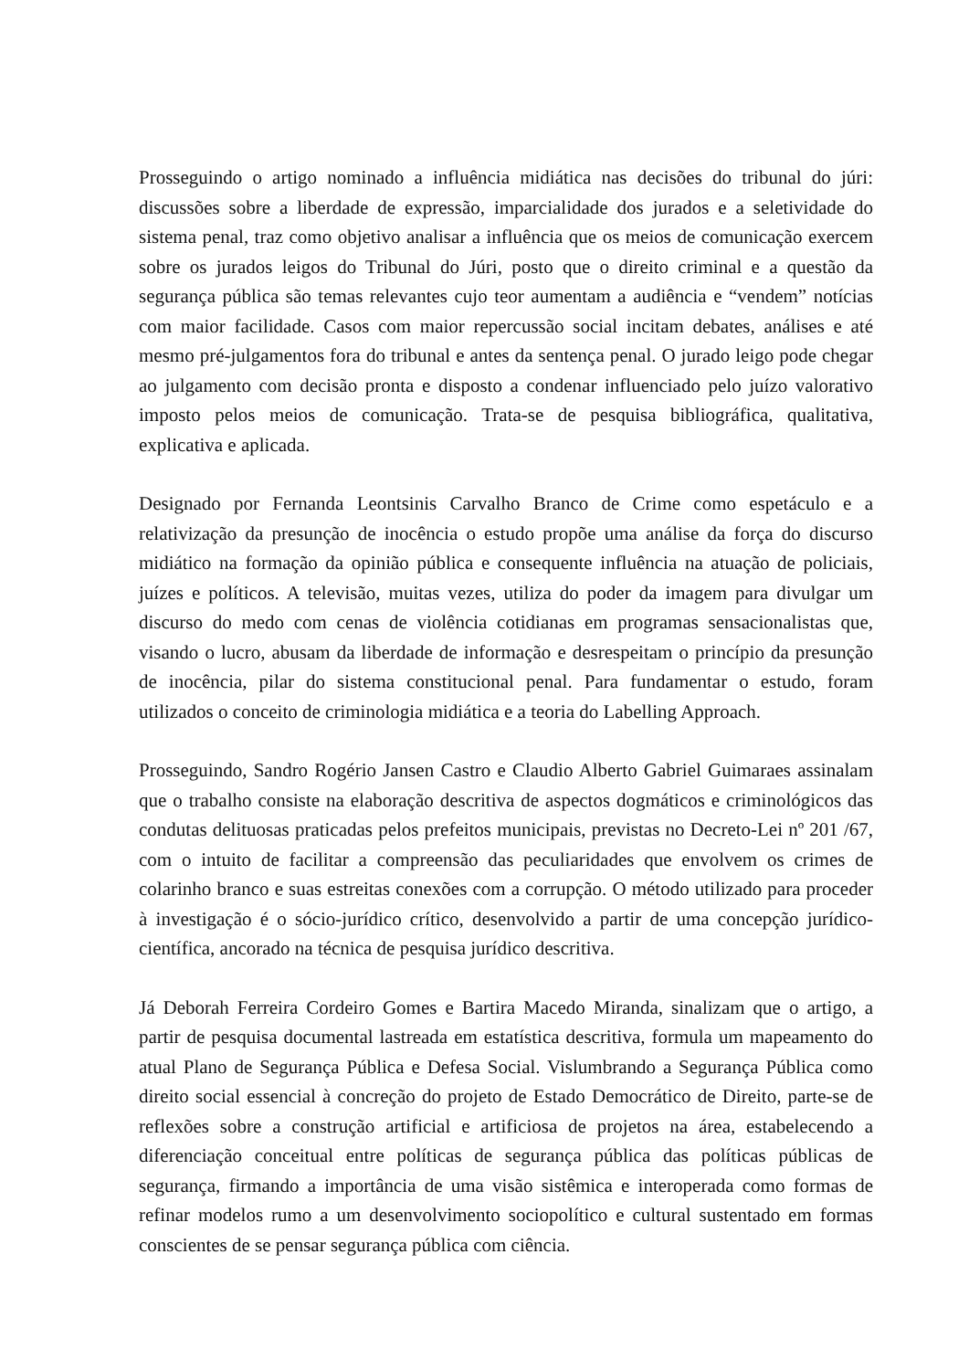Prosseguindo o artigo nominado a influência midiática nas decisões do tribunal do júri: discussões sobre a liberdade de expressão, imparcialidade dos jurados e a seletividade do sistema penal, traz como objetivo analisar a influência que os meios de comunicação exercem sobre os jurados leigos do Tribunal do Júri, posto que o direito criminal e a questão da segurança pública são temas relevantes cujo teor aumentam a audiência e “vendem” notícias com maior facilidade. Casos com maior repercussão social incitam debates, análises e até mesmo pré-julgamentos fora do tribunal e antes da sentença penal. O jurado leigo pode chegar ao julgamento com decisão pronta e disposto a condenar influenciado pelo juízo valorativo imposto pelos meios de comunicação. Trata-se de pesquisa bibliográfica, qualitativa, explicativa e aplicada.
Designado por Fernanda Leontsinis Carvalho Branco de Crime como espetáculo e a relativização da presunção de inocência o estudo propõe uma análise da força do discurso midiático na formação da opinião pública e consequente influência na atuação de policiais, juízes e políticos. A televisão, muitas vezes, utiliza do poder da imagem para divulgar um discurso do medo com cenas de violência cotidianas em programas sensacionalistas que, visando o lucro, abusam da liberdade de informação e desrespeitam o princípio da presunção de inocência, pilar do sistema constitucional penal. Para fundamentar o estudo, foram utilizados o conceito de criminologia midiática e a teoria do Labelling Approach.
Prosseguindo, Sandro Rogério Jansen Castro e Claudio Alberto Gabriel Guimaraes assinalam que o trabalho consiste na elaboração descritiva de aspectos dogmáticos e criminológicos das condutas delituosas praticadas pelos prefeitos municipais, previstas no Decreto-Lei nº 201 /67, com o intuito de facilitar a compreensão das peculiaridades que envolvem os crimes de colarinho branco e suas estreitas conexões com a corrupção. O método utilizado para proceder à investigação é o sócio-jurídico crítico, desenvolvido a partir de uma concepção jurídico-científica, ancorado na técnica de pesquisa jurídico descritiva.
Já Deborah Ferreira Cordeiro Gomes e Bartira Macedo Miranda, sinalizam que o artigo, a partir de pesquisa documental lastreada em estatística descritiva, formula um mapeamento do atual Plano de Segurança Pública e Defesa Social. Vislumbrando a Segurança Pública como direito social essencial à concreção do projeto de Estado Democrático de Direito, parte-se de reflexões sobre a construção artificial e artificiosa de projetos na área, estabelecendo a diferenciação conceitual entre políticas de segurança pública das políticas públicas de segurança, firmando a importância de uma visão sistêmica e interoperada como formas de refinar modelos rumo a um desenvolvimento sociopolítico e cultural sustentado em formas conscientes de se pensar segurança pública com ciência.